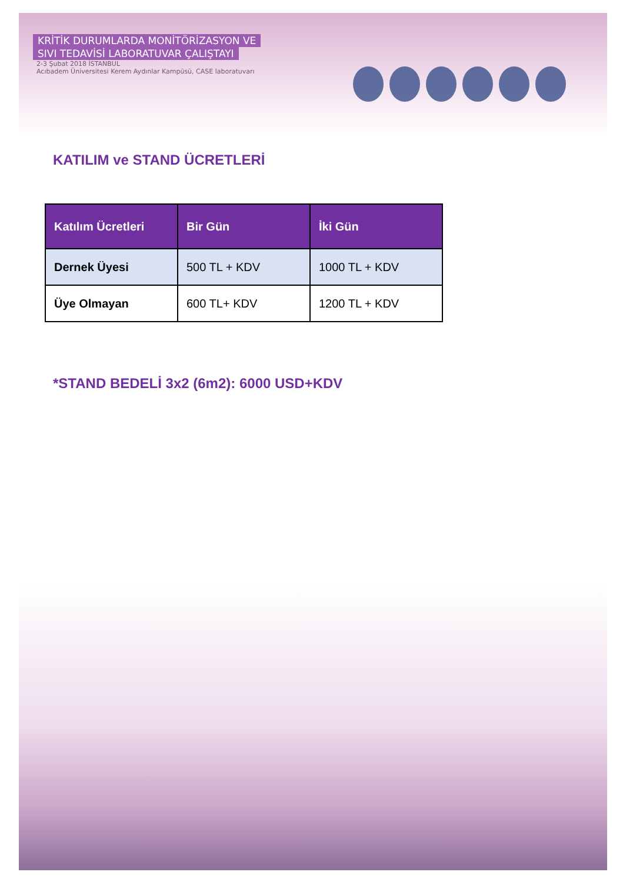KRİTİK DURUMLARDA MONİTÖRİZASYON VE
SIVI TEDAVİSİ LABORATUVAR ÇALIŞTAYI
2-3 Şubat 2018 İSTANBUL
Acıbadem Üniversitesi Kerem Aydınlar Kampüsü, CASE laboratuvarı
KATILIM ve STAND ÜCRETLERİ
| Katılım Ücretleri | Bir Gün | İki Gün |
| --- | --- | --- |
| Dernek Üyesi | 500 TL + KDV | 1000 TL + KDV |
| Üye Olmayan | 600 TL+ KDV | 1200 TL + KDV |
*STAND BEDELİ 3x2 (6m2): 6000 USD+KDV